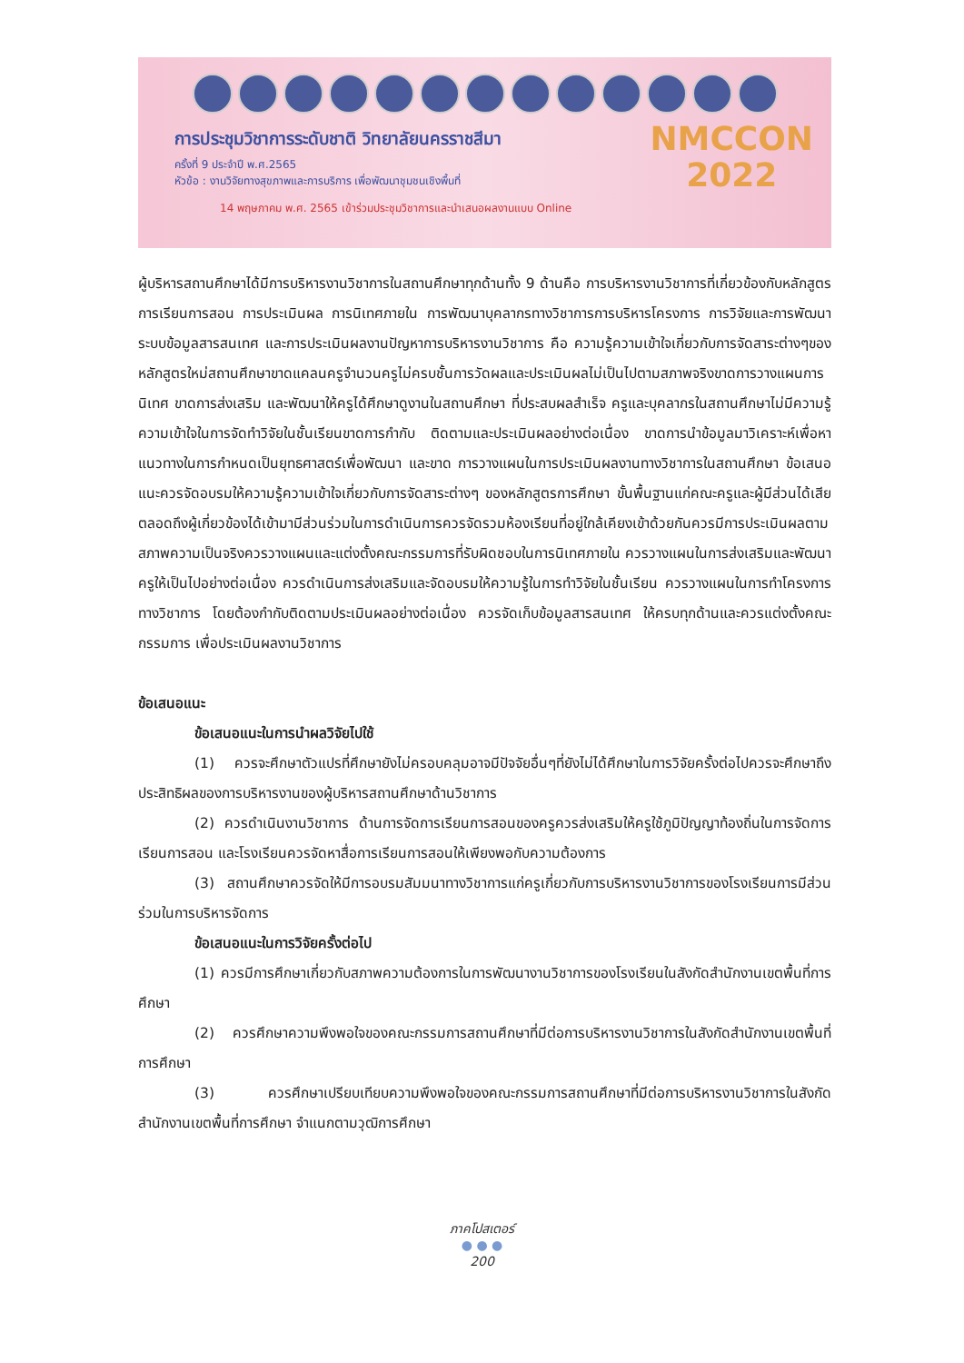การประชุมวิชาการระดับชาติ วิทยาลัยนครราชสีมา
ครั้งที่ 9 ประจำปี พ.ศ.2565
หัวข้อ : งานวิจัยทางสุขภาพและการบริการ เพื่อพัฒนาชุมชนเชิงพื้นที่
14 พฤษภาคม พ.ศ. 2565 เข้าร่วมประชุมวิชาการและนำเสนอผลงานแบบ Online
NMCCON
2022
ผู้บริหารสถานศึกษาได้มีการบริหารงานวิชาการในสถานศึกษาทุกด้านทั้ง 9 ด้านคือ การบริหารงานวิชาการที่เกี่ยวข้องกับหลักสูตร การเรียนการสอน การประเมินผล การนิเทศภายใน การพัฒนาบุคลากรทางวิชาการการบริหารโครงการ การวิจัยและการพัฒนา ระบบข้อมูลสารสนเทศ และการประเมินผลงานปัญหาการบริหารงานวิชาการ คือ ความรู้ความเข้าใจเกี่ยวกับการจัดสาระต่างๆของหลักสูตรใหม่สถานศึกษาขาดแคลนครูจำนวนครูไม่ครบชั้นการวัดผลและประเมินผลไม่เป็นไปตามสภาพจริงขาดการวางแผนการนิเทศ ขาดการส่งเสริม และพัฒนาให้ครูได้ศึกษาดูงานในสถานศึกษา ที่ประสบผลสำเร็จ ครูและบุคลากรในสถานศึกษาไม่มีความรู้ ความเข้าใจในการจัดทำวิจัยในชั้นเรียนขาดการกำกับ ติดตามและประเมินผลอย่างต่อเนื่อง ขาดการนำข้อมูลมาวิเคราะห์เพื่อหาแนวทางในการกำหนดเป็นยุทธศาสตร์เพื่อพัฒนา และขาด การวางแผนในการประเมินผลงานทางวิชาการในสถานศึกษา ข้อเสนอแนะควรจัดอบรมให้ความรู้ความเข้าใจเกี่ยวกับการจัดสาระต่างๆ ของหลักสูตรการศึกษา ขั้นพื้นฐานแก่คณะครูและผู้มีส่วนได้เสียตลอดถึงผู้เกี่ยวข้องได้เข้ามามีส่วนร่วมในการดำเนินการควรจัดรวมห้องเรียนที่อยู่ใกล้เคียงเข้าด้วยกันควรมีการประเมินผลตามสภาพความเป็นจริงควรวางแผนและแต่งตั้งคณะกรรมการที่รับผิดชอบในการนิเทศภายใน ควรวางแผนในการส่งเสริมและพัฒนาครูให้เป็นไปอย่างต่อเนื่อง ควรดำเนินการส่งเสริมและจัดอบรมให้ความรู้ในการทำวิจัยในชั้นเรียน ควรวางแผนในการทำโครงการทางวิชาการ โดยต้องกำกับติดตามประเมินผลอย่างต่อเนื่อง ควรจัดเก็บข้อมูลสารสนเทศ ให้ครบทุกด้านและควรแต่งตั้งคณะกรรมการ เพื่อประเมินผลงานวิชาการ
ข้อเสนอแนะ
ข้อเสนอแนะในการนำผลวิจัยไปใช้
(1) ควรจะศึกษาตัวแปรที่ศึกษายังไม่ครอบคลุมอาจมีปัจจัยอื่นๆที่ยังไม่ได้ศึกษาในการวิจัยครั้งต่อไปควรจะศึกษาถึงประสิทธิผลของการบริหารงานของผู้บริหารสถานศึกษาด้านวิชาการ
(2) ควรดำเนินงานวิชาการ ด้านการจัดการเรียนการสอนของครูควรส่งเสริมให้ครูใช้ภูมิปัญญาท้องถิ่นในการจัดการเรียนการสอน และโรงเรียนควรจัดหาสื่อการเรียนการสอนให้เพียงพอกับความต้องการ
(3) สถานศึกษาควรจัดให้มีการอบรมสัมมนาทางวิชาการแก่ครูเกี่ยวกับการบริหารงานวิชาการของโรงเรียนการมีส่วนร่วมในการบริหารจัดการ
ข้อเสนอแนะในการวิจัยครั้งต่อไป
(1) ควรมีการศึกษาเกี่ยวกับสภาพความต้องการในการพัฒนางานวิชาการของโรงเรียนในสังกัดสำนักงานเขตพื้นที่การศึกษา
(2) ควรศึกษาความพึงพอใจของคณะกรรมการสถานศึกษาที่มีต่อการบริหารงานวิชาการในสังกัดสำนักงานเขตพื้นที่การศึกษา
(3) ควรศึกษาเปรียบเทียบความพึงพอใจของคณะกรรมการสถานศึกษาที่มีต่อการบริหารงานวิชาการในสังกัดสำนักงานเขตพื้นที่การศึกษา จำแนกตามวุฒิการศึกษา
ภาคโปสเตอร์
● ● ●
200